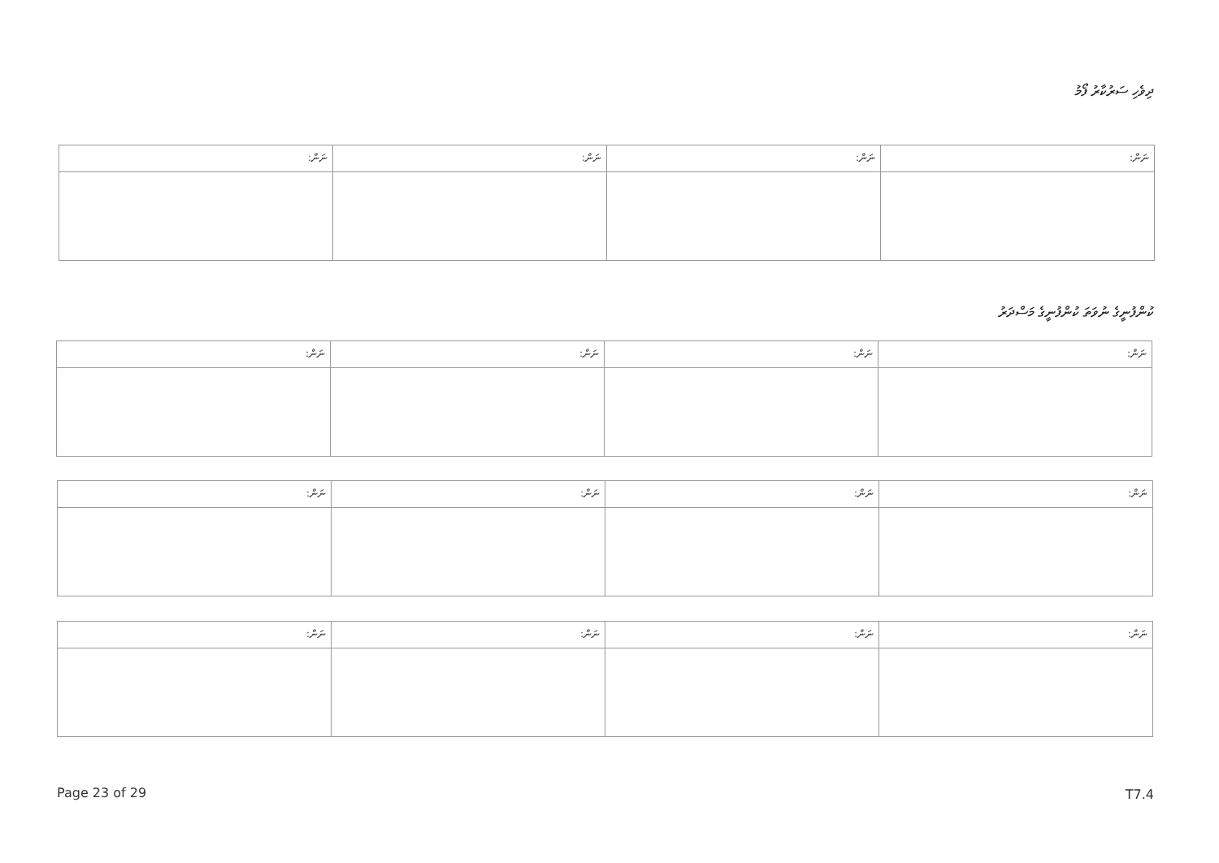ދިވެހި ސަރުކާރު ފޯމު
| ނަން: | ނަން: | ނަން: | ނަން: |
ކުންފުނީގެ ނުވަތަ ކުންފުނީގެ މަސްދަރު
| ނަން: | ނަން: | ނަން: | ނަން: |
| ނަން: | ނަން: | ނަން: | ނަން: |
| ނަން: | ނަން: | ނަން: | ނަން: |
Page 23 of 29 T7.4